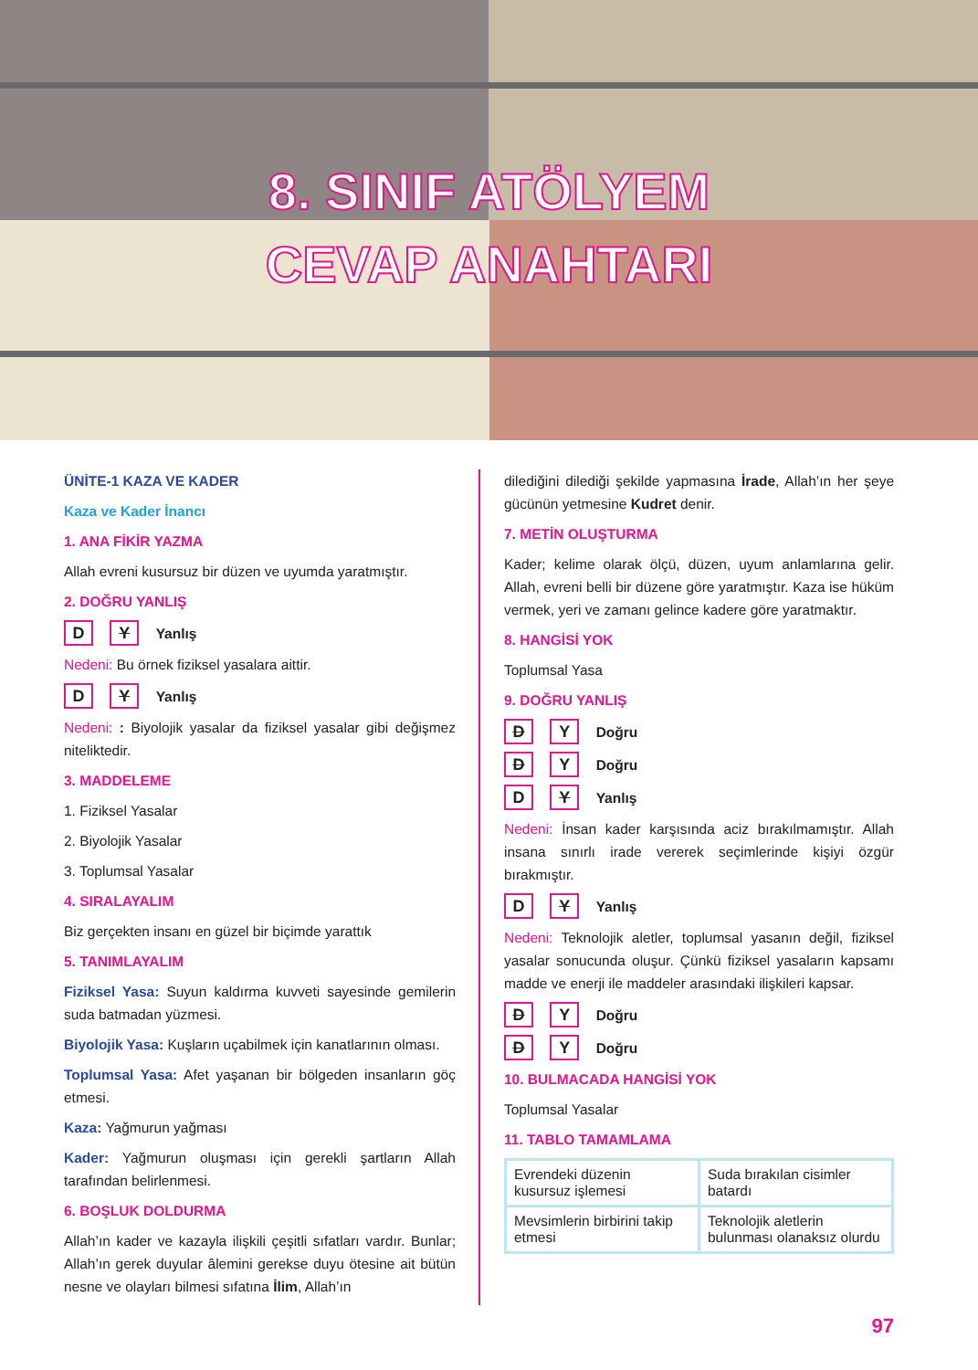8. SINIF ATÖLYEM
CEVAP ANAHTARI
ÜNİTE-1 KAZA VE KADER
Kaza ve Kader İnancı
1. ANA FİKİR YAZMA
Allah evreni kusursuz bir düzen ve uyumda yaratmıştır.
2. DOĞRU YANLIŞ
D Y Yanlış
Nedeni: Bu örnek fiziksel yasalara aittir.
D Y Yanlış
Nedeni: : Biyolojik yasalar da fiziksel yasalar gibi değişmez niteliktedir.
3. MADDELEME
1. Fiziksel Yasalar
2. Biyolojik Yasalar
3. Toplumsal Yasalar
4. SIRALAYALIM
Biz gerçekten insanı en güzel bir biçimde yarattık
5. TANIMLAYALIM
Fiziksel Yasa: Suyun kaldırma kuvveti sayesinde gemilerin suda batmadan yüzmesi.
Biyolojik Yasa: Kuşların uçabilmek için kanatlarının olması.
Toplumsal Yasa: Afet yaşanan bir bölgeden insanların göç etmesi.
Kaza: Yağmurun yağması
Kader: Yağmurun oluşması için gerekli şartların Allah tarafından belirlenmesi.
6. BOŞLUK DOLDURMA
Allah’ın kader ve kazayla ilişkili çeşitli sıfatları vardır. Bunlar; Allah’ın gerek duyular âlemini gerekse duyu ötesine ait bütün nesne ve olayları bilmesi sıfatına İlim, Allah’ın
dilediğini dilediği şekilde yapmasına İrade, Allah’ın her şeye gücünün yetmesine Kudret denir.
7. METİN OLUŞTURMA
Kader; kelime olarak ölçü, düzen, uyum anlamlarına gelir. Allah, evreni belli bir düzene göre yaratmıştır. Kaza ise hüküm vermek, yeri ve zamanı gelince kadere göre yaratmaktır.
8. HANGİSİ YOK
Toplumsal Yasa
9. DOĞRU YANLIŞ
D Y Doğru
D Y Doğru
D Y Yanlış
Nedeni: İnsan kader karşısında aciz bırakılmamıştır. Allah insana sınırlı irade vererek seçimlerinde kişiyi özgür bırakmıştır.
D Y Yanlış
Nedeni: Teknolojik aletler, toplumsal yasanın değil, fiziksel yasalar sonucunda oluşur. Çünkü fiziksel yasaların kapsamı madde ve enerji ile maddeler arasındaki ilişkileri kapsar.
D Y Doğru
D Y Doğru
10. BULMACADA HANGİSİ YOK
Toplumsal Yasalar
11. TABLO TAMAMLAMA
| Evrendeki düzenin kusursuz işlemesi | Suda bırakılan cisimler batardı |
| Mevsimlerin birbirini takip etmesi | Teknolojik aletlerin bulunması olanaksız olurdu |
97